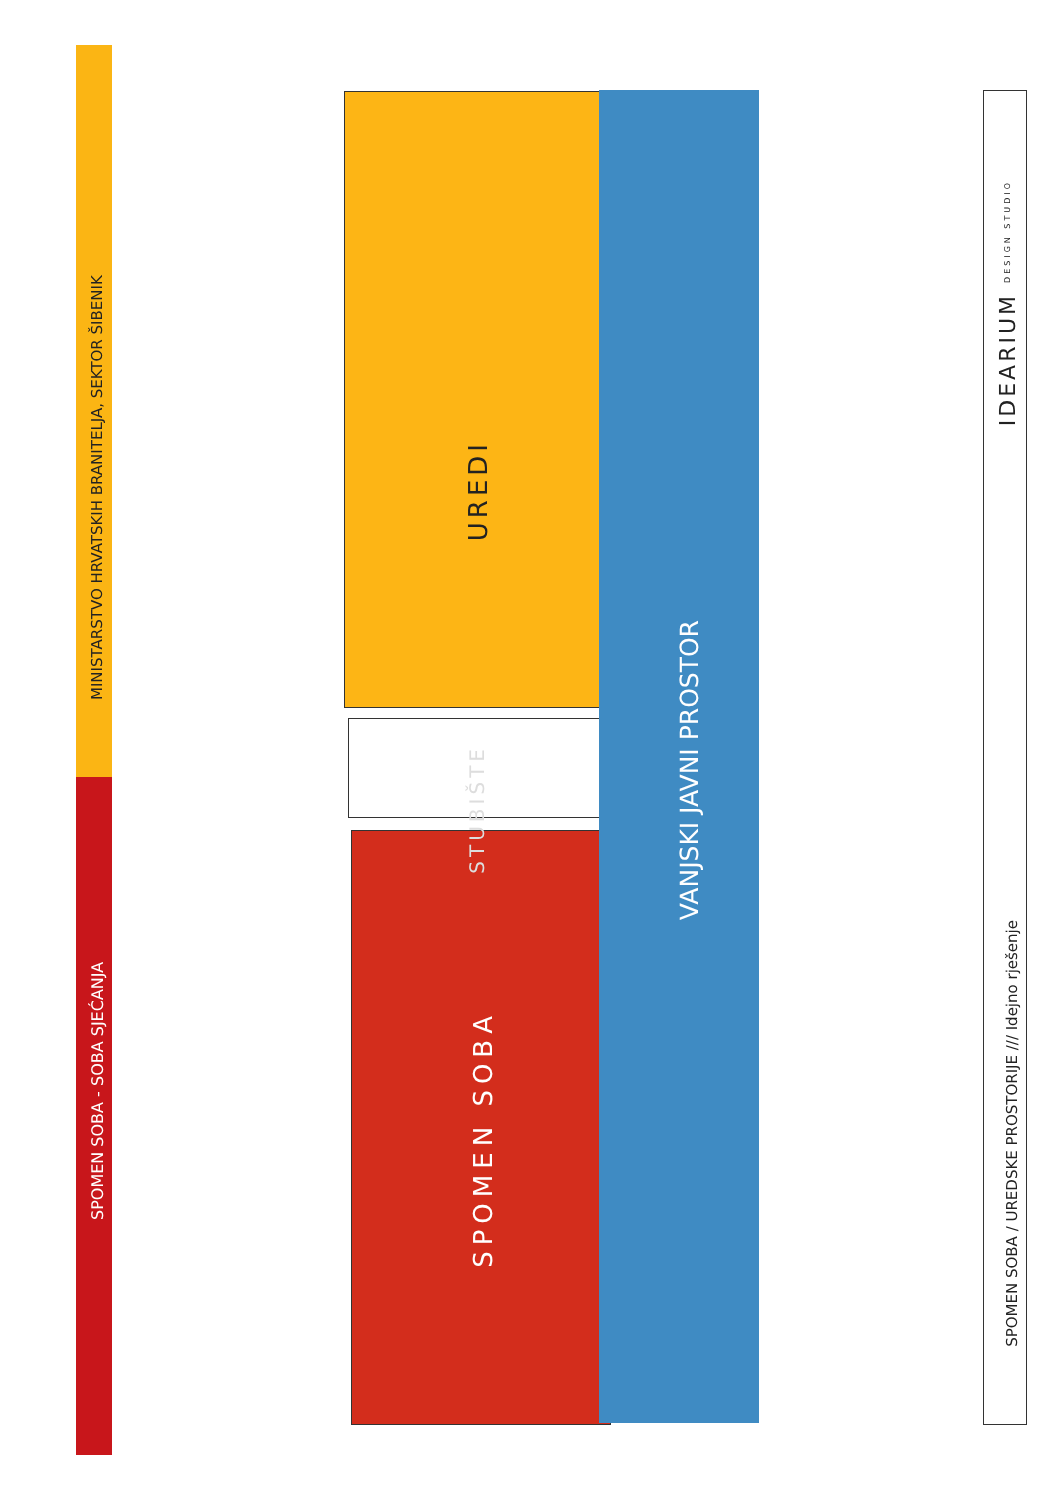MINISTARSTVO HRVATSKIH BRANITELJA, SEKTOR ŠIBENIK
SPOMEN SOBA - SOBA SJEĆANJA
UREDI
STUBIŠTE
SPOMEN SOBA
VANJSKI JAVNI PROSTOR
IDEARIUM DESIGN STUDIO
SPOMEN SOBA / UREDSKE PROSTORIJE /// Idejno rješenje